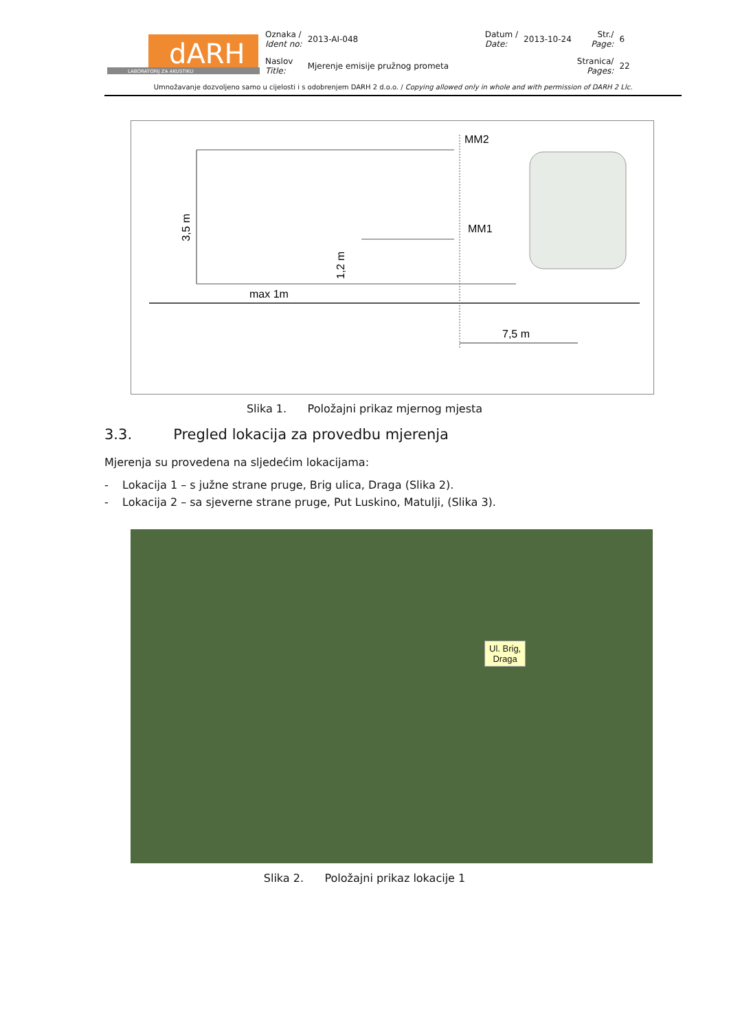| dARH LABORATORIJ ZA AKUSTIKU | Oznaka / Ident no: | 2013-AI-048 | Datum / Date: | 2013-10-24 | Str./ Page: | 6 |
| | Naslov Title: | Mjerenje emisije pružnog prometa | | | Stranica/ Pages: | 22 |
Umnožavanje dozvoljeno samo u cijelosti i s odobrenjem DARH 2 d.o.o. / Copying allowed only in whole and with permission of DARH 2 Llc.
MM2
MM1
3,5 m
max 1m
7,5 m
1,2 m
Slika 1. Položajni prikaz mjernog mjesta
3.3. Pregled lokacija za provedbu mjerenja
Mjerenja su provedena na sljedećim lokacijama:
- Lokacija 1 – s južne strane pruge, Brig ulica, Draga (Slika 2).
- Lokacija 2 – sa sjeverne strane pruge, Put Luskino, Matulji, (Slika 3).
Ul. Brig,
Draga
Slika 2. Položajni prikaz lokacije 1